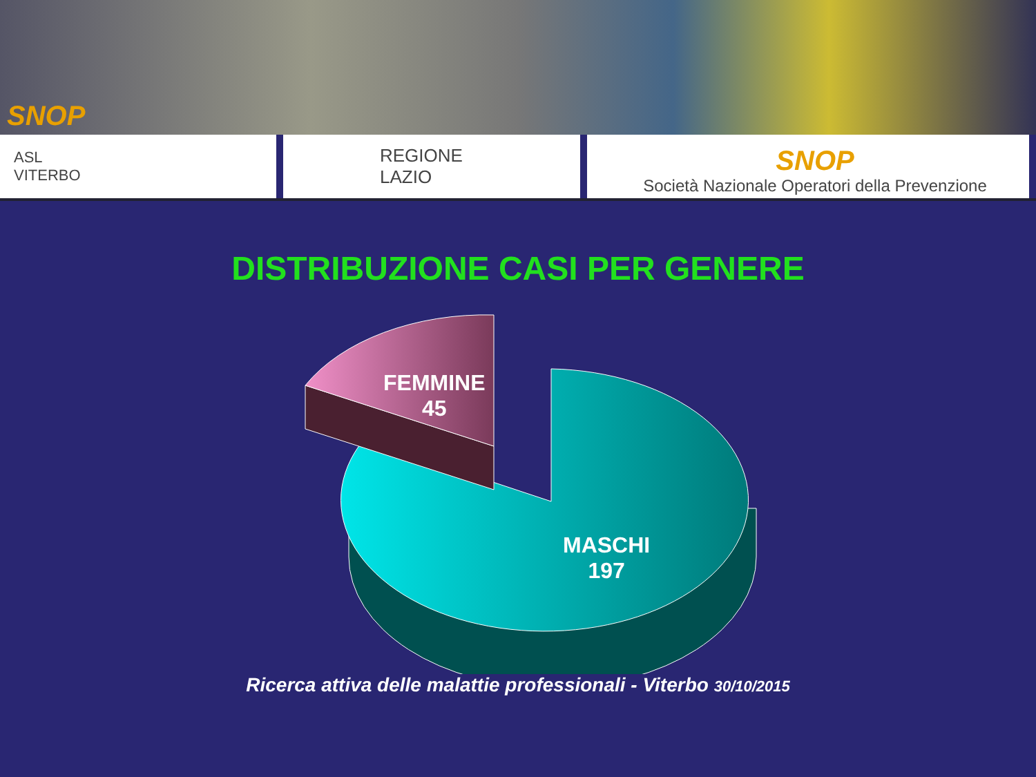SNOP
ASL
VITERBO
REGIONE
LAZIO
SNOP
Società Nazionale Operatori della Prevenzione
DISTRIBUZIONE CASI PER GENERE
FEMMINE
45
MASCHI
197
Ricerca attiva delle malattie professionali - Viterbo 30/10/2015